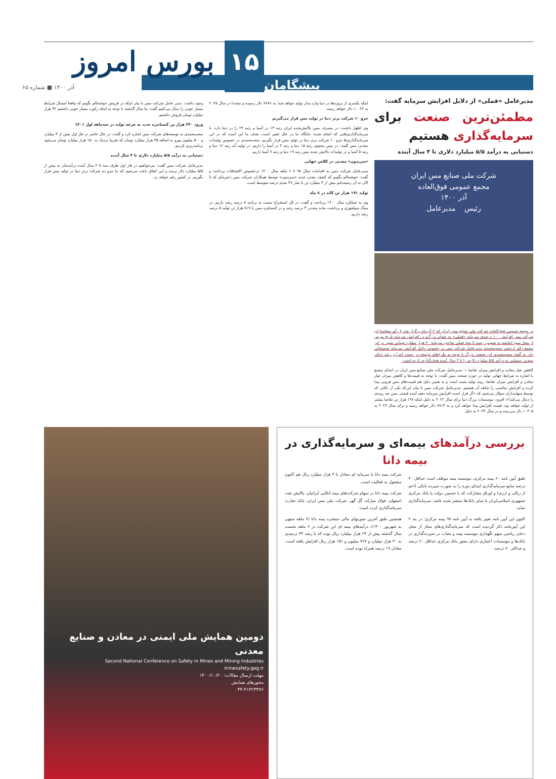بورس امروز
آذر ۱۴۰۰ ■ شماره ۶۵
۱۵
پیشگامان
مدیرعامل «فملی» از دلایل افزایش سرمایه گفت:
مطمئن‌ترین صنعت برای سرمایه‌گذاری هستیم
دستیابی به درآمد ۵/۵ میلیارد دلاری تا ۴ سال آینده
شرکت ملی صنایع مس ایران
مجمع عمومی فوق‌العاده
آذر ۱۴۰۰
رئیس مدیرعامل
در مجمع عمومی فوق‌العاده شرکت ملی صنایع مس ایران که ۲ آذرماه برگزار شد با رأی سهامداران شرکت مس افزایش ۱۰۰ درصدی سرمایه «فملی» به عنوان بزرگ‌ترین افزایش سرمایه تاریخ بورس از محل سود انباشته به تصویب رسید تا نماد فملی صاحب سرمایه ۴۰ هزار میلیارد تومانی شود. در این مجمع دکتر اردشیر سعدمحمدی مدیرعامل شرکت مس در خصوص دلایل افزایش سرمایه توضیحاتی داد. به گفته سعدمحمدی این صنعت بزرگ با توجه به طرح‌های توسعه در دست اجرا و رشد ذخایر معدنی دستیابی به درآمد ۵/۵ میلیارد دلاری را تا ۴ سال آینده هدف‌گذاری کرده است.
کاهش عیار معادن و افزایش میزان تقاضا — مدیرعامل شرکت ملی صنایع مس ایران در ابتدای مجمع با اشاره به شرایط جهانی تولید در حوزه صنعت مس گفت: با توجه به قیمت‌ها و کاهش میزان عیار معادن و افزایش میزان تقاضا، روند تولید مثبت است و به همین دلیل هم قیمت‌های مس فزونی پیدا کرده و افزایش مناسبی را شاهد آن هستیم. مدیرعامل شرکت مس با بیان این‌که یکی از نکاتی که توسط سهامداران سؤال می‌شود که «گر قرار است افزایش سرمایه دهید آینده قیمتی مس چه روندی را دنبال می‌کند؟» افزود: موسسات بزرگ دنیا برای سال ۲۰۲۲ به دلیل اینکه ۱۳۸ هزار تن تقاضا بیشتر از تولید خواهد بود؛ قیمت افزایش پیدا خواهد کرد و به ۹۹۱۳ دلار خواهد رسید و برای سال ۲۰۲۳ به ۱۰۴۰۵ دلار می‌رسد و در سال ۲۰۲۴ به دلیل
اینکه یکسری از پروژه‌ها در دنیا وارد مدار تولید خواهد شد؛ به ۹۶۸۶ دلار رسیده و مجددا در سال ۲۰۲۵ به ۱۰۰۶۲ دلار خواهد رسید.
جزو ۱۰ شرکت برتر دنیا در تولید مس قرار می‌گیریم
وی اظهار داشت: در مصرف مس پالایش‌شده ایران رتبه ۱۳ در آسیا و رتبه ۲۴ را در دنیا دارد. با سرمایه‌گذاری‌هایی که انجام شده؛ جایگاه ما در حال تغییر است. هدف ما این است که در این سرمایه‌گذاری‌ها جزو ۱۰ شرکت برتر دنیا در تولید مس قرار بگیریم. سعدمحمدی در خصوص تولیدات معدنی مس گفت: در مس محتوی رتبه ۱۵ دنیا و رتبه ۴ در آسیا را داریم. در تولید آند رتبه ۱۲ دنیا و رتبه ۵ آسیا و در تولیدات پالایش شده مس رتبه ۱۹ دنیا و رتبه ۷ آسیا داریم.
«سریدون» معدنی در کلاس جهانی
مدیرعامل شرکت مس به اقدامات سال ۹۸ تا ۶ ماهه سال ۱۴۰۰ درخصوص اکتشافات پرداخت و گفت: خوشحالم بگویم که کشف معدن جدید «سریدون» توسط همکاران شرکت مس ذخیره‌ای که تا الان به آن رسیده‌ایم بیش از ۳ میلیارد تن با عیار ۴۷ صدم درصد متوسط است.
تولید ۱۹۱ هزار تن کاتد در ۸ ماه
وی به عملکرد سال ۱۴۰۰ پرداخت و گفت: در کل استخراج نسبت به برنامه ۸ درصد رشد داریم. در سنگ سولفوری و برداشت ماده معدنی ۳ درصد رشد و در کنسانتره مس با ۸۱۹ هزار تن تولید ۵ درصد رشد داریم.
وجود داشت. مدیر عامل شرکت مس با بیان اینکه در فروش خوشحالم بگویم که واقعا امسال شرایط بسیار خوبی را دنبال می‌کنیم گفت: ما سال گذشته با توجه به اینکه رکورد بسیار خوبی داشتیم ۴۲ هزار میلیارد تومان فروش داشتیم.
ورود ۲۴۰ هزار تن کنسانتره جدید به چرخه تولید در سه‌ماهه اول ۱۴۰۱
سعدمحمدی به توسعه‌های شرکت مس اشاره کرد و گفت: در حال حاضر در فاز اول بیش از ۳ میلیارد و ۵۰۰ میلیون یورو به اضافه ۴۵ هزار میلیارد تومان که تقریبا نزدیک به ۱۵۰ هزار میلیارد تومان می‌شود برنامه‌ریزی کردیم.
دستیابی به درآمد ۵/۵ میلیارد دلاری تا ۴ سال آینده
مدیرعامل شرکت مس گفت: می‌خواهیم در فاز اول ظرف سه تا ۴ سال آینده درآمدمان به بیش از ۵/۵ میلیارد دلار برسد و این اتفاق باعث می‌شود که ما جزو ده شرکت برتر دنیا در تولید مس قرار بگیریم. در کشور رقم خواهد زد.
بررسی درآمدهای بیمه‌ای و سرمایه‌گذاری در بیمه دانا
طبق آیین نامه ۶۰ بیمه مرکزی، موسسه بیمه موظف است حداقل ۳۰ درصد منابع سرمایه‌گذاری ابتدای دوره را به صورت سپرده بانکی (اعم از ریالی و ارزی) و اوراق مشارکت که با تضمین دولت یا بانک مرکزی جمهوری اسلامی‌ایران یا سایر بانک‌ها منتشر شده باشد، سرمایه‌گذاری نماید.
اکنون این آیین نامه تغییر یافته به آیین نامه ۹۷ بیمه مرکزی؛ در بند ۲ این آیین‌نامه ذکر گردیده است که سرمایه‌گذاری‌های مجاز از محل ذخایر ریاضی سهم نگهداری موسسه بیمه و نصاب در سپرده‌گذاری در بانک‌ها و موسسات اعتباری دارای مجوز بانک مرکزی حداقل ۲۰ درصد و حداکثر ۶۰ درصد.
شرکت بیمه دانا با سرمایه ای معادل با ۴ هزار میلیارد ریال هم اکنون مشغول به فعالیت است.
شرکت بیمه دانا در سهام شرکت‌های بیمه اتکایی ایرانیان، پالایش نفت اصفهان، فولاد مبارکه، گل گهر، شرکت ملی مس ایران، بانک تجارت سرمایه‌گذاری کرده است.
همچنین طبق آخرین صورتهای مالی منتشره بیمه دانا (۶ ماهه منتهی به شهریور ۱۴۰۰)، درآمدهای بیمه ای این شرکت در ۶ ماهه نخست سال گذشته بیش از ۲۳ هزار میلیارد ریال بوده که با رشد ۳۳ درصدی به ۳۰ هزار میلیارد و ۷۶۷ میلیون و ۱۵۱ هزار ریال افزایش یافته است. معادل ۱۹ درصد همراه بوده است.
دومین همایش ملی ایمنی در معادن و صنایع معدنی
Second National Conference on Safety in Mines and Mining Industries
minesafety.geg.ir
مهلت ارسال مقالات: ۱۴۰۰/۱۰/۲۰
محورهای همایش
۰۳۴-۴۱۴۲۳۳۷۶